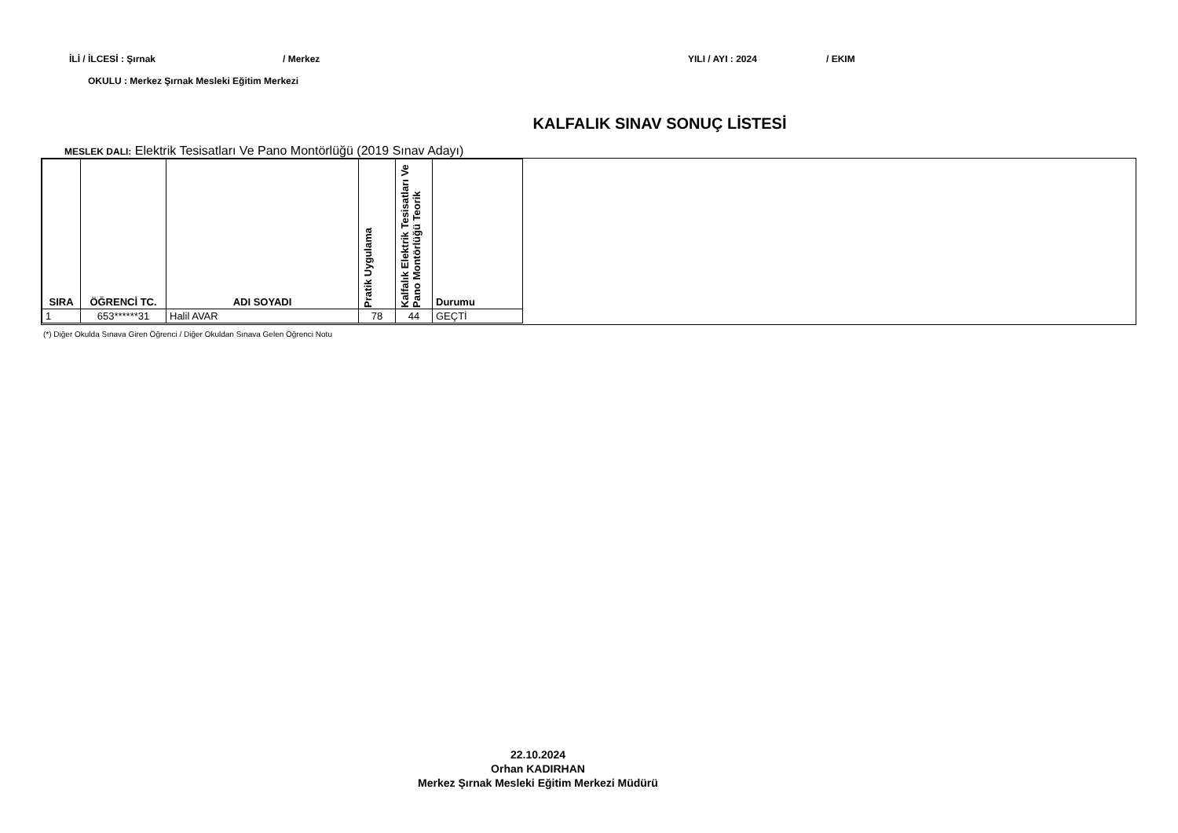İLİ / İLCESİ : Şırnak / Merkez YILI / AYI : 2024 / EKIM
OKULU : Merkez Şırnak Mesleki Eğitim Merkezi
KALFALIK SINAV SONUÇ LİSTESİ
MESLEK DALI: Elektrik Tesisatları Ve Pano Montörlüğü (2019 Sınav Adayı)
| SIRA | ÖĞRENCİ TC. | ADI SOYADI | Pratik Uygulama | Kalfalık Elektrik Tesisatları Ve Pano Montörlüğü Teorik | Durumu |
| --- | --- | --- | --- | --- | --- |
| 1 | 653******31 | Halil AVAR | 78 | 44 | GEÇTİ |
(*) Diğer Okulda Sınava Giren Öğrenci / Diğer Okuldan Sınava Gelen Öğrenci Notu
22.10.2024
Orhan KADIRHAN
Merkez Şırnak Mesleki Eğitim Merkezi Müdürü